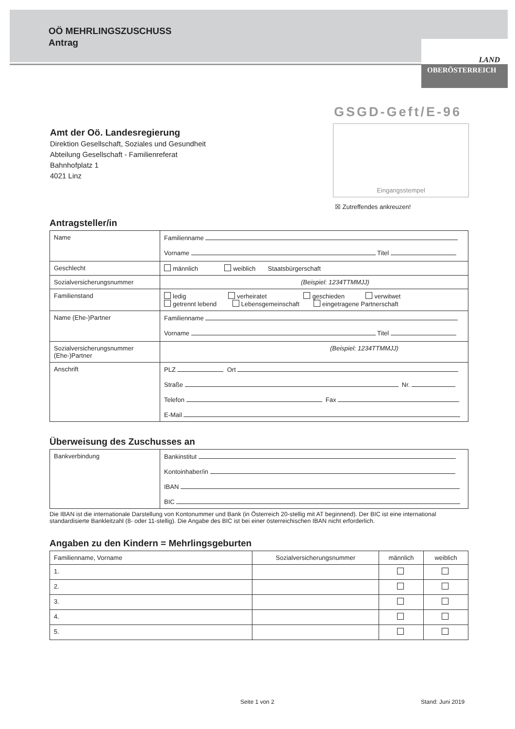OÖ MEHRLINGSZUSCHUSS
Antrag
LAND
OBERÖSTERREICH
GSGD-Geft/E-96
Eingangsstempel
☒ Zutreffendes ankreuzen!
Amt der Oö. Landesregierung
Direktion Gesellschaft, Soziales und Gesundheit
Abteilung Gesellschaft - Familienreferat
Bahnhofplatz 1
4021 Linz
Antragsteller/in
| Name | Familienname Vorname Titel |
| Geschlecht | männlich weiblich Staatsbürgerschaft |
| Sozialversicherungsnummer | (Beispiel: 1234TTMMJJ) |
| Familienstand | ledig verheiratet geschieden verwitwet getrennt lebend Lebensgemeinschaft eingetragene Partnerschaft |
| Name (Ehe-)Partner | Familienname Vorname Titel |
| Sozialversicherungsnummer (Ehe-)Partner | (Beispiel: 1234TTMMJJ) |
| Anschrift | PLZ Ort Straße Nr. Telefon Fax E-Mail |
Überweisung des Zuschusses an
| Bankverbindung | Bankinstitut Kontoinhaber/in IBAN BIC |
Die IBAN ist die internationale Darstellung von Kontonummer und Bank (in Österreich 20-stellig mit AT beginnend). Der BIC ist eine international standardisierte Bankleitzahl (8- oder 11-stellig). Die Angabe des BIC ist bei einer österreichischen IBAN nicht erforderlich.
Angaben zu den Kindern = Mehrlingsgeburten
| Familienname, Vorname | Sozialversicherungsnummer | männlich | weiblich |
| --- | --- | --- | --- |
| 1. | | | |
| 2. | | | |
| 3. | | | |
| 4. | | | |
| 5. | | | |
Seite 1 von 2 Stand: Juni 2019